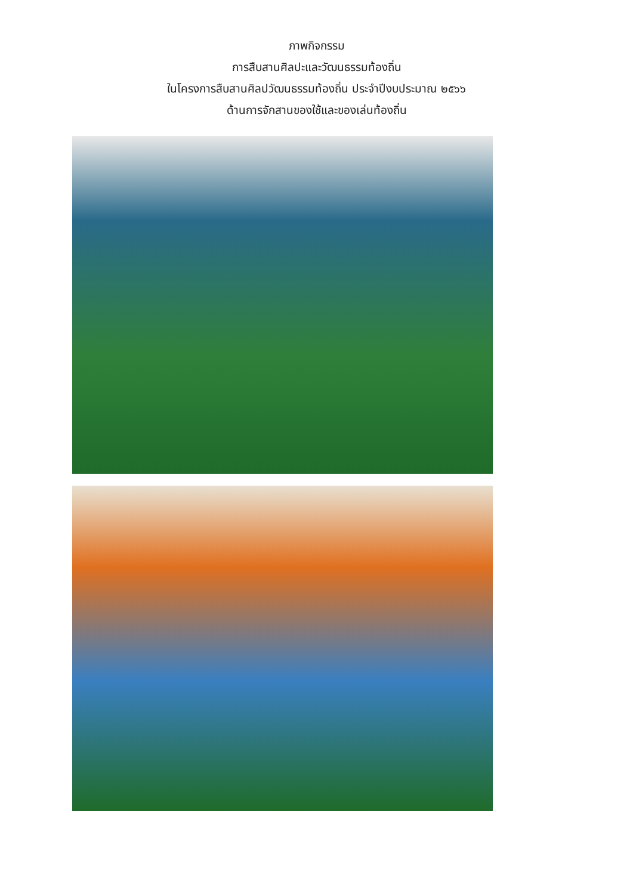ภาพกิจกรรม
การสืบสานศิลปะและวัฒนธรรมท้องถิ่น
ในโครงการสืบสานศิลปวัฒนธรรมท้องถิ่น ประจำปีงบประมาณ ๒๕๖๖
ด้านการจักสานของใช้และของเล่นท้องถิ่น